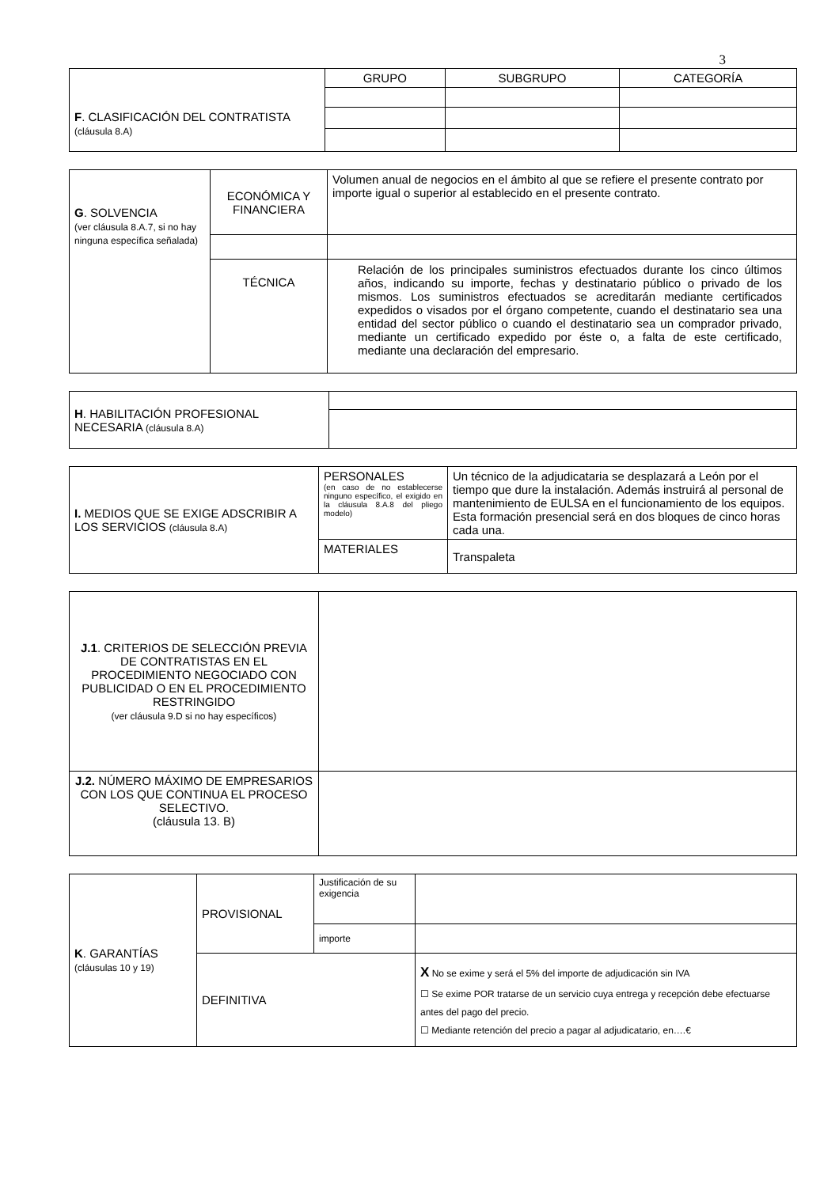3
| F . CLASIFICACIÓN DEL CONTRATISTA (cláusula 8.A) | GRUPO | SUBGRUPO | CATEGORÍA |
| G . SOLVENCIA (ver cláusula 8.A.7, si no hay ninguna específica señalada) | ECONÓMICA Y FINANCIERA | Volumen anual de negocios en el ámbito al que se refiere el presente contrato por importe igual o superior al establecido en el presente contrato. |
| | TÉCNICA | Relación de los principales suministros efectuados durante los cinco últimos años, indicando su importe, fechas y destinatario público o privado de los mismos. Los suministros efectuados se acreditarán mediante certificados expedidos o visados por el órgano competente, cuando el destinatario sea una entidad del sector público o cuando el destinatario sea un comprador privado, mediante un certificado expedido por éste o, a falta de este certificado, mediante una declaración del empresario. |
| H . HABILITACIÓN PROFESIONAL NECESARIA (cláusula 8.A) | |
| I. MEDIOS QUE SE EXIGE ADSCRIBIR A LOS SERVICIOS (cláusula 8.A) | PERSONALES (en caso de no establecerse ninguno específico, el exigido en la cláusula 8.A.8 del pliego modelo) | Un técnico de la adjudicataria se desplazará a León por el tiempo que dure la instalación. Además instruirá al personal de mantenimiento de EULSA en el funcionamiento de los equipos. Esta formación presencial será en dos bloques de cinco horas cada una. |
| | MATERIALES | Transpaleta |
| J.1 . CRITERIOS DE SELECCIÓN PREVIA DE CONTRATISTAS EN EL PROCEDIMIENTO NEGOCIADO CON PUBLICIDAD O EN EL PROCEDIMIENTO RESTRINGIDO (ver cláusula 9.D si no hay específicos) | |
| J.2. NÚMERO MÁXIMO DE EMPRESARIOS CON LOS QUE CONTINUA EL PROCESO SELECTIVO. (cláusula 13. B) | |
| K . GARANTÍAS (cláusulas 10 y 19) | PROVISIONAL | Justificación de su exigencia | |
| | | importe | |
| | DEFINITIVA | | X No se exime y será el 5% del importe de adjudicación sin IVA ☐ Se exime POR tratarse de un servicio cuya entrega y recepción debe efectuarse antes del pago del precio. ☐ Mediante retención del precio a pagar al adjudicatario, en….€ |